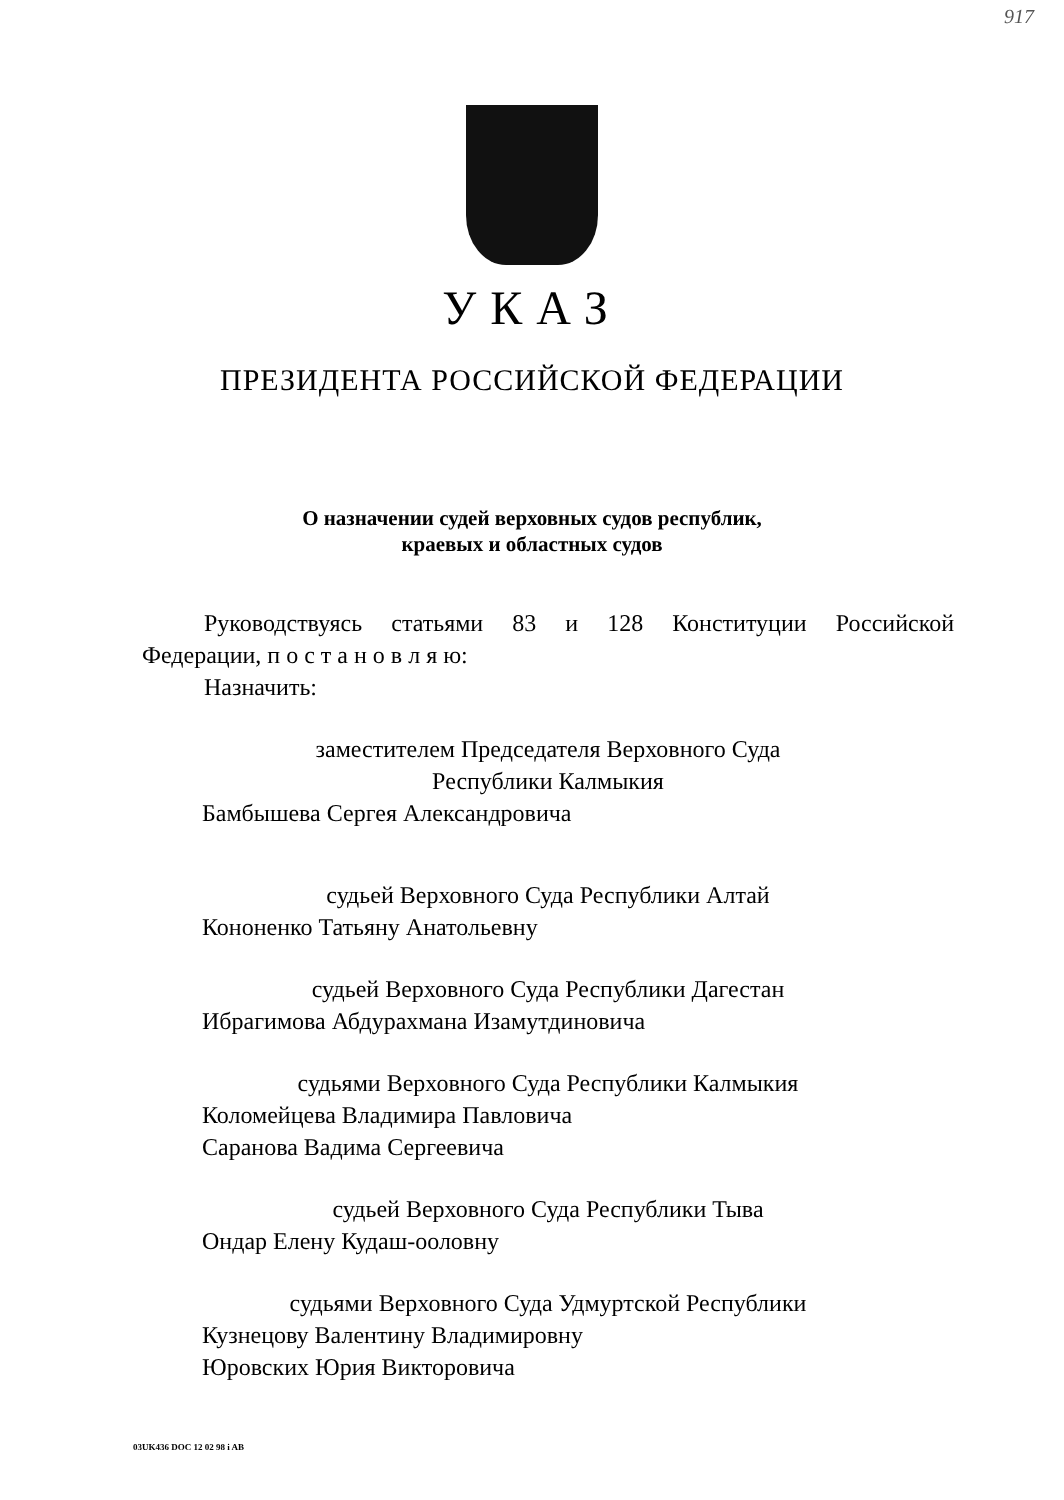917
УКАЗ
ПРЕЗИДЕНТА РОССИЙСКОЙ ФЕДЕРАЦИИ
О назначении судей верховных судов республик,
краевых и областных судов
Руководствуясь статьями 83 и 128 Конституции Российской
Федерации, п о с т а н о в л я ю:
Назначить:
заместителем Председателя Верховного Суда
Республики Калмыкия
Бамбышева Сергея Александровича
судьей Верховного Суда Республики Алтай
Кононенко Татьяну Анатольевну
судьей Верховного Суда Республики Дагестан
Ибрагимова Абдурахмана Изамутдиновича
судьями Верховного Суда Республики Калмыкия
Коломейцева Владимира Павловича
Саранова Вадима Сергеевича
судьей Верховного Суда Республики Тыва
Ондар Елену Кудаш-ооловну
судьями Верховного Суда Удмуртской Республики
Кузнецову Валентину Владимировну
Юровских Юрия Викторовича
03UK436 DOC 12 02 98 i AB